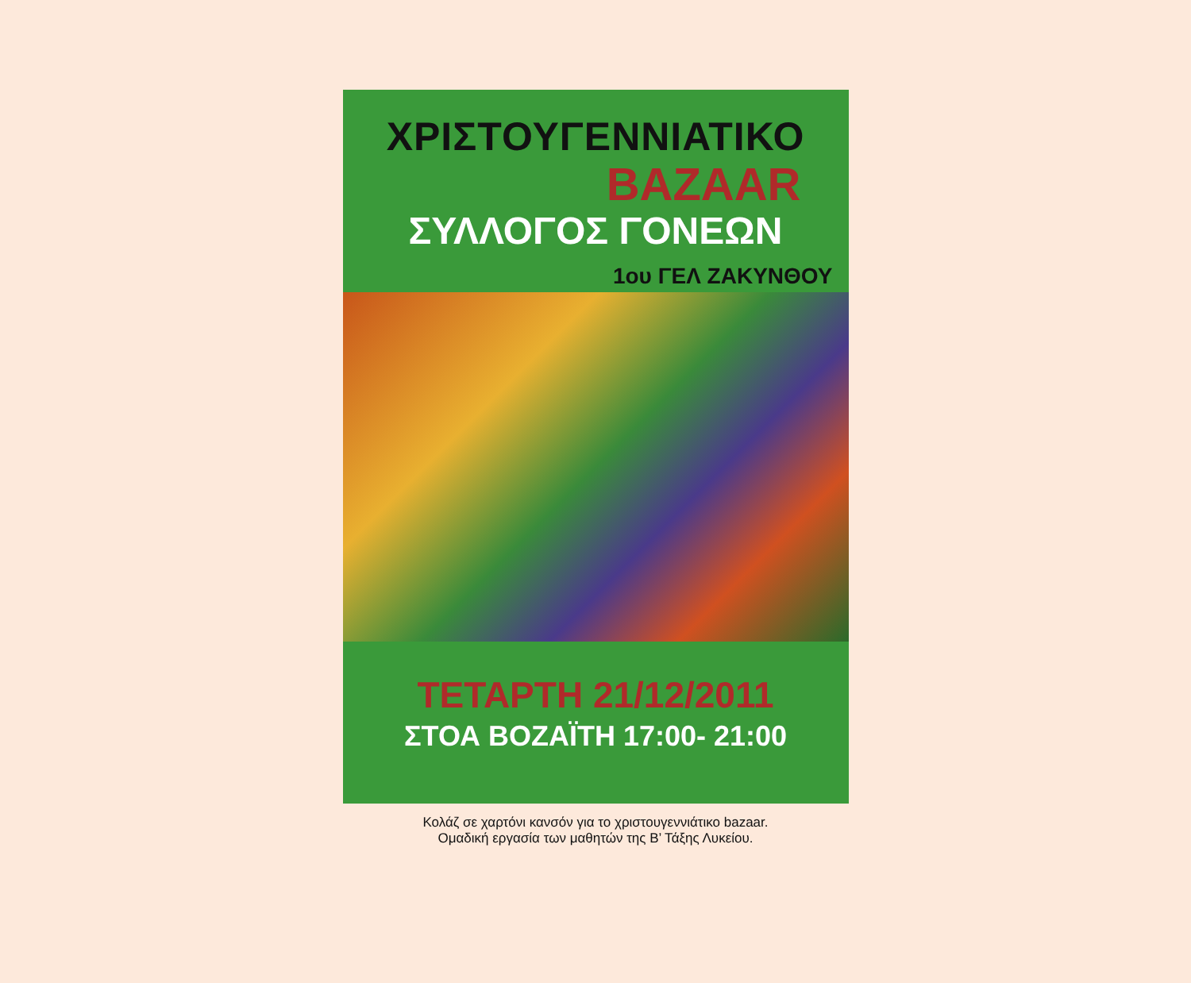ΧΡΙΣΤΟΥΓΕΝΝΙΑΤΙΚΟ
BAZAAR
ΣΥΛΛΟΓΟΣ ΓΟΝΕΩΝ
1ου ΓΕΛ ΖΑΚΥΝΘΟΥ
ΤΕΤΑΡΤΗ 21/12/2011
ΣΤΟΑ ΒΟΖΑΪΤΗ 17:00- 21:00
Κολάζ σε χαρτόνι κανσόν για το χριστουγεννιάτικο bazaar.
Ομαδική εργασία των μαθητών της Β’ Τάξης Λυκείου.